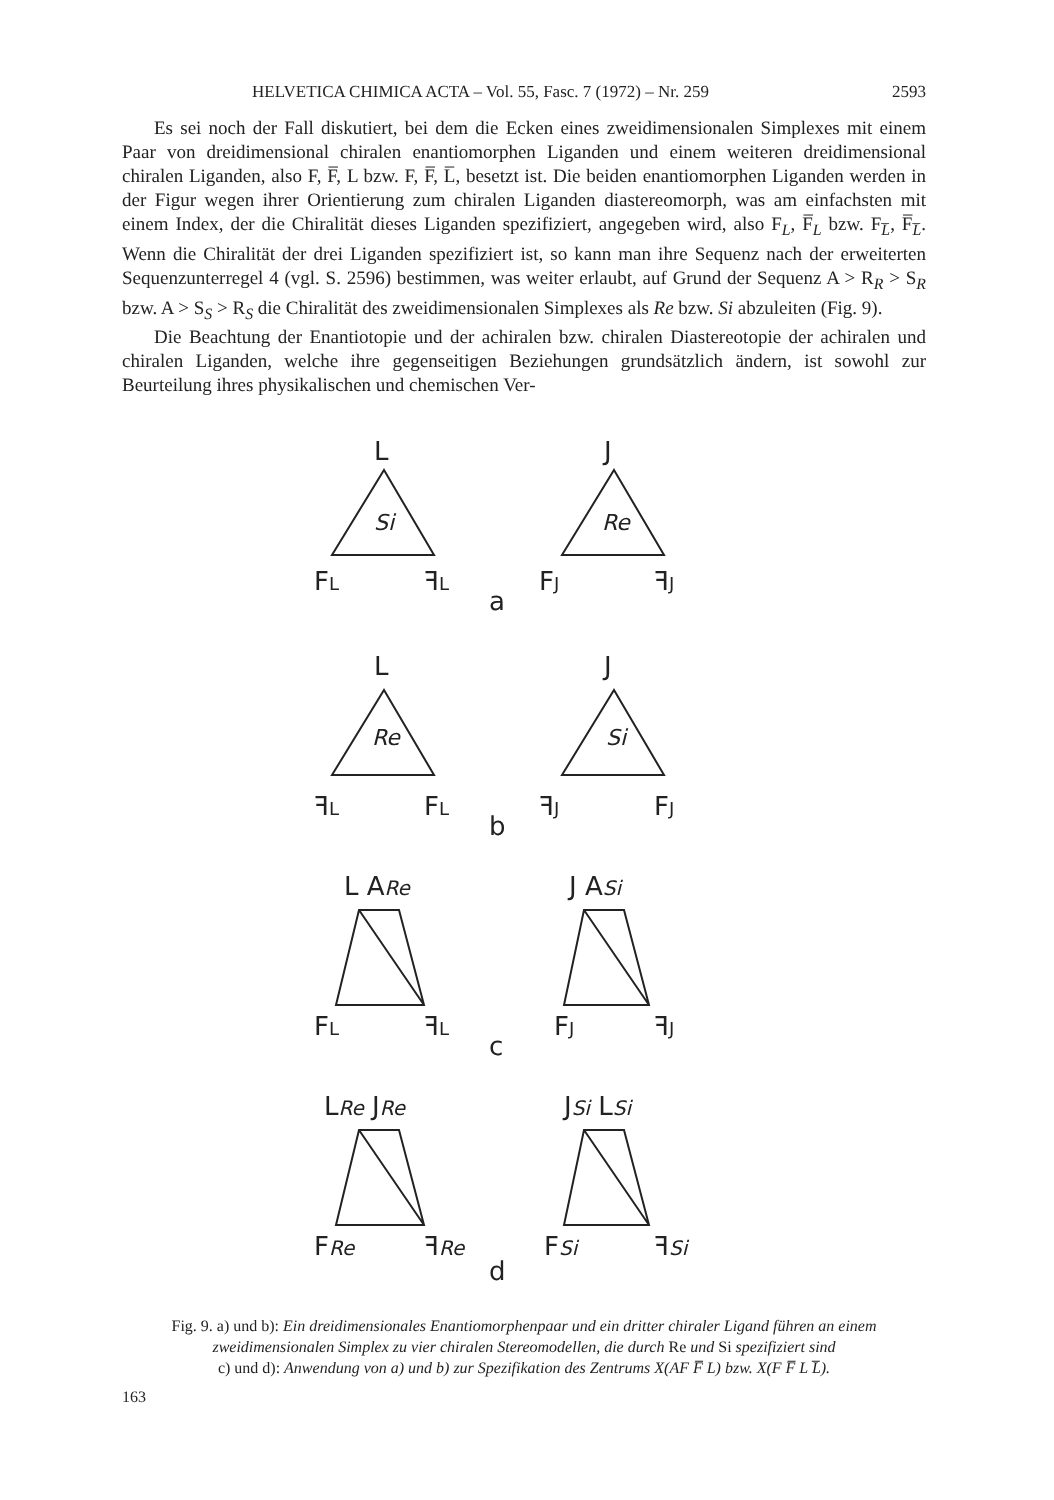HELVETICA CHIMICA ACTA – Vol. 55, Fasc. 7 (1972) – Nr. 259 2593
Es sei noch der Fall diskutiert, bei dem die Ecken eines zweidimensionalen Simplexes mit einem Paar von dreidimensional chiralen enantiomorphen Liganden und einem weiteren dreidimensional chiralen Liganden, also F, F̅, L bzw. F, F̅, L̅, besetzt ist. Die beiden enantiomorphen Liganden werden in der Figur wegen ihrer Orientierung zum chiralen Liganden diastereomorph, was am einfachsten mit einem Index, der die Chiralität dieses Liganden spezifiziert, angegeben wird, also F<sub>L</sub>, F̅<sub>L</sub> bzw. F<sub>L̅</sub>, F̅<sub>L̅</sub>. Wenn die Chiralität der drei Liganden spezifiziert ist, so kann man ihre Sequenz nach der erweiterten Sequenzunterregel 4 (vgl. S. 2596) bestimmen, was weiter erlaubt, auf Grund der Sequenz A > R<sub>R</sub> > S<sub>R</sub> bzw. A > S<sub>S</sub> > R<sub>S</sub> die Chiralität des zweidimensionalen Simplexes als Re bzw. Si abzuleiten (Fig. 9).
Die Beachtung der Enantiotopie und der achiralen bzw. chiralen Diastereotopie der achiralen und chiralen Liganden, welche ihre gegenseitigen Beziehungen grundsätzlich ändern, ist sowohl zur Beurteilung ihres physikalischen und chemischen Ver-
L
J
Si
Re
FL
ꟻL
a
FJ
ꟻJ
L
J
Re
Si
ꟻL
FL
b
ꟻJ
FJ
L ARe
J ASi
FL
ꟻL
c
FJ
ꟻJ
LRe JRe
JSi LSi
FRe
ꟻRe
d
FSi
ꟻSi
Fig. 9. a) und b): Ein dreidimensionales Enantiomorphenpaar und ein dritter chiraler Ligand führen an einem zweidimensionalen Simplex zu vier chiralen Stereomodellen, die durch Re und Si spezifiziert sind
c) und d): Anwendung von a) und b) zur Spezifikation des Zentrums X(AF F̅ L) bzw. X(F F̅ L L̅).
163